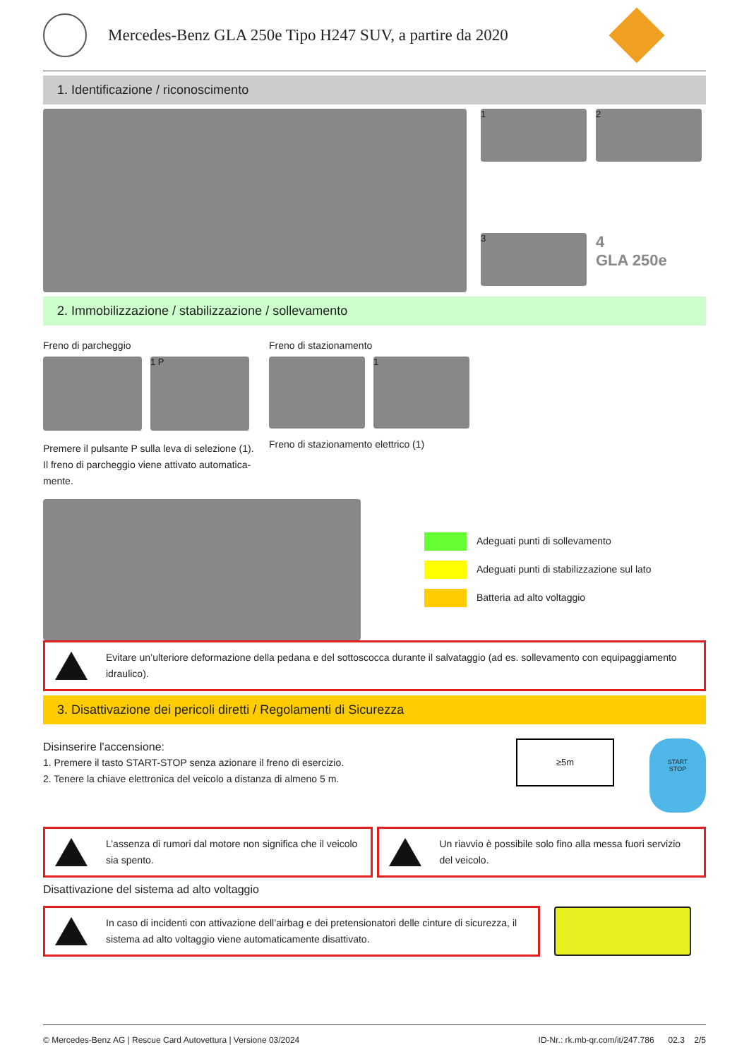Mercedes-Benz GLA 250e Tipo H247 SUV, a partire da 2020
1. Identificazione / riconoscimento
1
2
3
4
GLA 250e
2. Immobilizzazione / stabilizzazione / sollevamento
Freno di parcheggio
1 P
Premere il pulsante P sulla leva di selezione (1). Il freno di parcheggio viene attivato automatica-mente.
Freno di stazionamento
1
Freno di stazionamento elettrico (1)
Adeguati punti di sollevamento
Adeguati punti di stabilizzazione sul lato
Batteria ad alto voltaggio
Evitare un’ulteriore deformazione della pedana e del sottoscocca durante il salvataggio (ad es. sollevamento con equipaggiamento idraulico).
3. Disattivazione dei pericoli diretti / Regolamenti di Sicurezza
Disinserire l'accensione:
1. Premere il tasto START-STOP senza azionare il freno di esercizio.
2. Tenere la chiave elettronica del veicolo a distanza di almeno 5 m.
≥5m
START
STOP
L’assenza di rumori dal motore non significa che il veicolo sia spento.
Un riavvio è possibile solo fino alla messa fuori servizio del veicolo.
Disattivazione del sistema ad alto voltaggio
In caso di incidenti con attivazione dell’airbag e dei pretensionatori delle cinture di sicurezza, il sistema ad alto voltaggio viene automaticamente disattivato.
© Mercedes-Benz AG | Rescue Card Autovettura | Versione 03/2024 ID-Nr.: rk.mb-qr.com/it/247.786 02.3 2/5